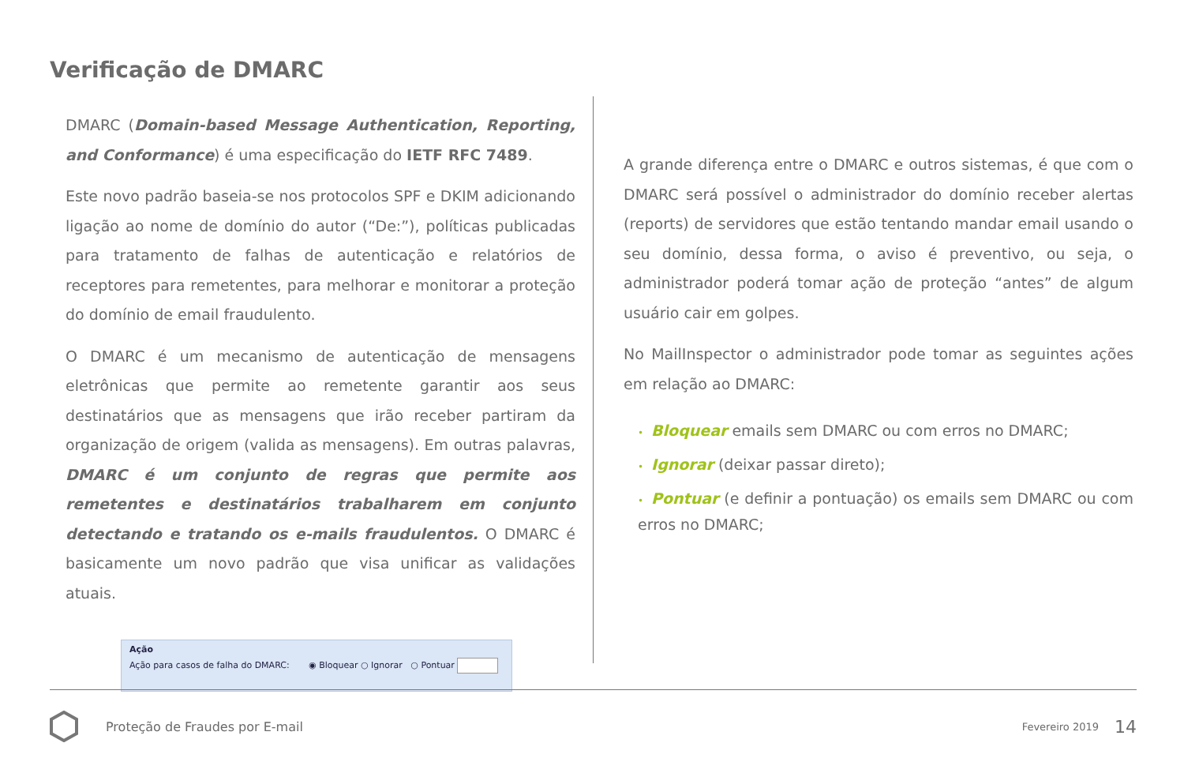Verificação de DMARC
DMARC (Domain-based Message Authentication, Reporting, and Conformance) é uma especificação do IETF RFC 7489.
Este novo padrão baseia-se nos protocolos SPF e DKIM adicionando ligação ao nome de domínio do autor (“De:”), políticas publicadas para tratamento de falhas de autenticação e relatórios de receptores para remetentes, para melhorar e monitorar a proteção do domínio de email fraudulento.
O DMARC é um mecanismo de autenticação de mensagens eletrônicas que permite ao remetente garantir aos seus destinatários que as mensagens que irão receber partiram da organização de origem (valida as mensagens). Em outras palavras, DMARC é um conjunto de regras que permite aos remetentes e destinatários trabalharem em conjunto detectando e tratando os e-mails fraudulentos. O DMARC é basicamente um novo padrão que visa unificar as validações atuais.
Ação
Ação para casos de falha do DMARC: ◉ Bloquear ○ Ignorar ○ Pontuar
A grande diferença entre o DMARC e outros sistemas, é que com o DMARC será possível o administrador do domínio receber alertas (reports) de servidores que estão tentando mandar email usando o seu domínio, dessa forma, o aviso é preventivo, ou seja, o administrador poderá tomar ação de proteção “antes” de algum usuário cair em golpes.
No MailInspector o administrador pode tomar as seguintes ações em relação ao DMARC:
• Bloquear emails sem DMARC ou com erros no DMARC;
• Ignorar (deixar passar direto);
• Pontuar (e definir a pontuação) os emails sem DMARC ou com erros no DMARC;
Proteção de Fraudes por E-mail Fevereiro 2019 14